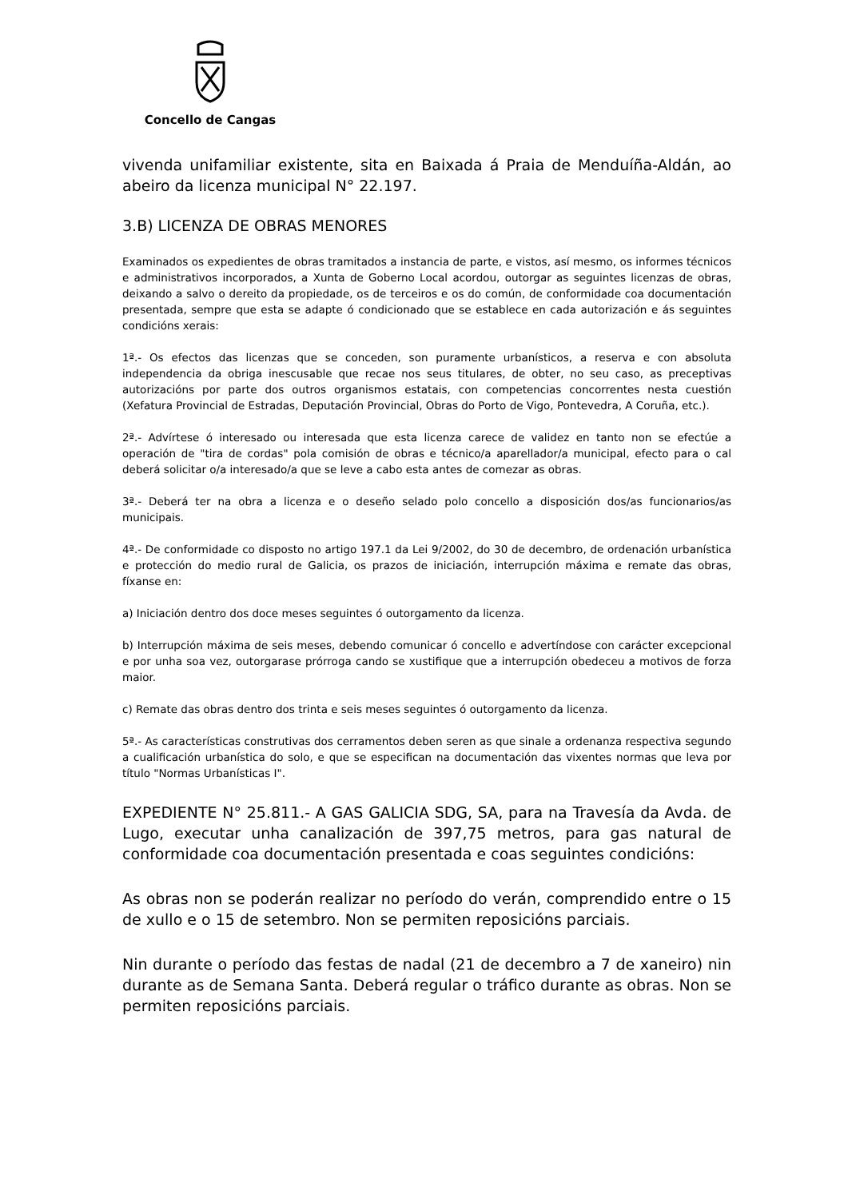Concello de Cangas
vivenda unifamiliar existente, sita en Baixada á Praia de Menduíña-Aldán, ao abeiro da licenza municipal N° 22.197.
3.B) LICENZA DE OBRAS MENORES
Examinados os expedientes de obras tramitados a instancia de parte, e vistos, así mesmo, os informes técnicos e administrativos incorporados, a Xunta de Goberno Local acordou, outorgar as seguintes licenzas de obras, deixando a salvo o dereito da propiedade, os de terceiros e os do común, de conformidade coa documentación presentada, sempre que esta se adapte ó condicionado que se establece en cada autorización e ás seguintes condicións xerais:
1ª.- Os efectos das licenzas que se conceden, son puramente urbanísticos, a reserva e con absoluta independencia da obriga inescusable que recae nos seus titulares, de obter, no seu caso, as preceptivas autorizacións por parte dos outros organismos estatais, con competencias concorrentes nesta cuestión (Xefatura Provincial de Estradas, Deputación Provincial, Obras do Porto de Vigo, Pontevedra, A Coruña, etc.).
2ª.- Advírtese ó interesado ou interesada que esta licenza carece de validez en tanto non se efectúe a operación de "tira de cordas" pola comisión de obras e técnico/a aparellador/a municipal, efecto para o cal deberá solicitar o/a interesado/a que se leve a cabo esta antes de comezar as obras.
3ª.- Deberá ter na obra a licenza e o deseño selado polo concello a disposición dos/as funcionarios/as municipais.
4ª.- De conformidade co disposto no artigo 197.1 da Lei 9/2002, do 30 de decembro, de ordenación urbanística e protección do medio rural de Galicia, os prazos de iniciación, interrupción máxima e remate das obras, fíxanse en:
a) Iniciación dentro dos doce meses seguintes ó outorgamento da licenza.
b) Interrupción máxima de seis meses, debendo comunicar ó concello e advertíndose con carácter excepcional e por unha soa vez, outorgarase prórroga cando se xustifique que a interrupción obedeceu a motivos de forza maior.
c) Remate das obras dentro dos trinta e seis meses seguintes ó outorgamento da licenza.
5ª.- As características construtivas dos cerramentos deben seren as que sinale a ordenanza respectiva segundo a cualificación urbanística do solo, e que se especifican na documentación das vixentes normas que leva por título "Normas Urbanísticas I".
EXPEDIENTE N° 25.811.- A GAS GALICIA SDG, SA, para na Travesía da Avda. de Lugo, executar unha canalización de 397,75 metros, para gas natural de conformidade coa documentación presentada e coas seguintes condicións:
As obras non se poderán realizar no período do verán, comprendido entre o 15 de xullo e o 15 de setembro. Non se permiten reposicións parciais.
Nin durante o período das festas de nadal (21 de decembro a 7 de xaneiro) nin durante as de Semana Santa. Deberá regular o tráfico durante as obras. Non se permiten reposicións parciais.